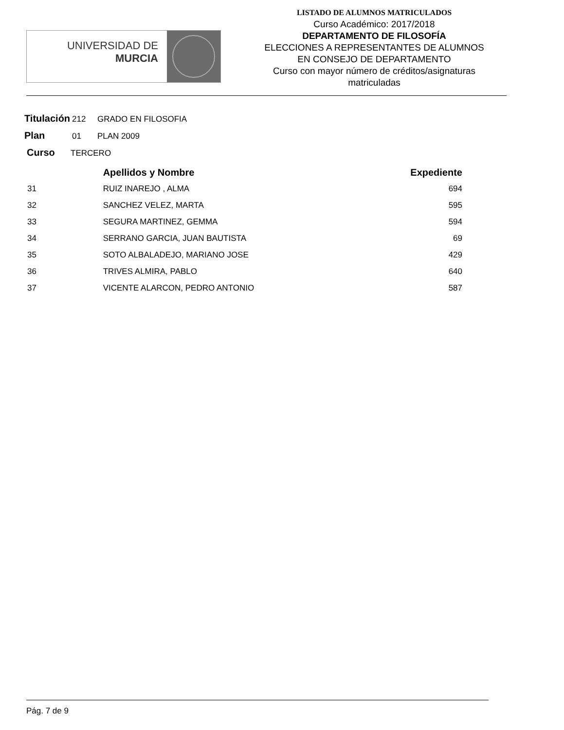UNIVERSIDAD DE
MURCIA
LISTADO DE ALUMNOS MATRICULADOS
Curso Académico: 2017/2018
DEPARTAMENTO DE FILOSOFÍA
ELECCIONES A REPRESENTANTES DE ALUMNOS
EN CONSEJO DE DEPARTAMENTO
Curso con mayor número de créditos/asignaturas
matriculadas
Titulación 212 GRADO EN FILOSOFIA
Plan 01 PLAN 2009
Curso TERCERO
| | Apellidos y Nombre | Expediente |
| --- | --- | --- |
| 31 | RUIZ INAREJO , ALMA | 694 |
| 32 | SANCHEZ VELEZ, MARTA | 595 |
| 33 | SEGURA MARTINEZ, GEMMA | 594 |
| 34 | SERRANO GARCIA, JUAN BAUTISTA | 69 |
| 35 | SOTO ALBALADEJO, MARIANO JOSE | 429 |
| 36 | TRIVES ALMIRA, PABLO | 640 |
| 37 | VICENTE ALARCON, PEDRO ANTONIO | 587 |
Pág. 7 de 9